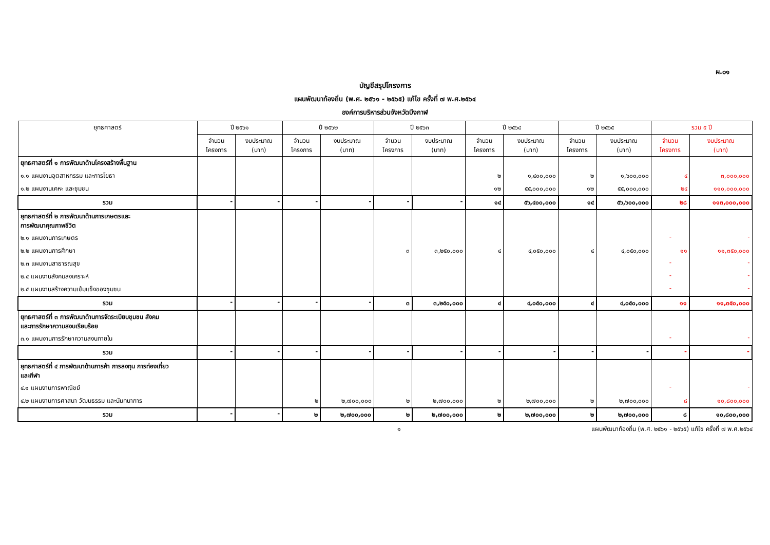ผ.๐๑
บัญชีสรุปโครงการ
แผนพัฒนาท้องถิ่น (พ.ศ. ๒๕๖๑ - ๒๕๖๕) แก้ไข ครั้งที่ ๗ พ.ศ.๒๕๖๔
องค์การบริหารส่วนจังหวัดบึงกาฬ
| ยุทธศาสตร์ | ปี ๒๕๖๑ | | ปี ๒๕๖๒ | | ปี ๒๕๖๓ | | ปี ๒๕๖๔ | | ปี ๒๕๖๕ | | รวม ๕ ปี | |
| --- | --- | --- | --- | --- | --- | --- | --- | --- | --- | --- | --- | --- |
| | จำนวน โครงการ | งบประมาณ (บาท) | จำนวน โครงการ | งบประมาณ (บาท) | จำนวน โครงการ | งบประมาณ (บาท) | จำนวน โครงการ | งบประมาณ (บาท) | จำนวน โครงการ | งบประมาณ (บาท) | จำนวน โครงการ | งบประมาณ (บาท) |
| ยุทธศาสตร์ที่ ๑ การพัฒนาด้านโครงสร้างพื้นฐาน | | | | | | | | | | | | |
| ๑.๑ แผนงานอุตสาหกรรม และการโยธา | | | | | | | ๒ | ๑,๔๐๐,๐๐๐ | ๒ | ๑,๖๐๐,๐๐๐ | ๔ | ๓,๐๐๐,๐๐๐ |
| ๑.๒ แผนงานเคหะ และชุมชน | | | | | | | ๑๒ | ๕๕,๐๐๐,๐๐๐ | ๑๒ | ๕๕,๐๐๐,๐๐๐ | ๒๔ | ๑๑๐,๐๐๐,๐๐๐ |
| รวม | - | - | - | - | - | - | ๑๔ | ๕๖,๔๐๐,๐๐๐ | ๑๔ | ๕๖,๖๐๐,๐๐๐ | ๒๘ | ๑๑๓,๐๐๐,๐๐๐ |
| ยุทธศาสตร์ที่ ๒ การพัฒนาด้านการเกษตรและ การพัฒนาคุณภาพชีวิต | | | | | | | | | | | | |
| ๒.๑ แผนงานการเกษตร | | | | | | | | | | | - | - |
| ๒.๒ แผนงานการศึกษา | | | | | ๓ | ๓,๒๕๐,๐๐๐ | ๔ | ๔,๐๕๐,๐๐๐ | ๔ | ๔,๐๕๐,๐๐๐ | ๑๑ | ๑๑,๓๕๐,๐๐๐ |
| ๒.๓ แผนงานสาธารณสุข | | | | | | | | | | | - | - |
| ๒.๔ แผนงานสังคมสงเคราะห์ | | | | | | | | | | | - | - |
| ๒.๕ แผนงานสร้างความเข้มแข็งของชุมชน | | | | | | | | | | | - | - |
| รวม | - | - | - | - | ๓ | ๓,๒๕๐,๐๐๐ | ๔ | ๔,๐๕๐,๐๐๐ | ๔ | ๔,๐๕๐,๐๐๐ | ๑๑ | ๑๑,๓๕๐,๐๐๐ |
| ยุทธศาสตร์ที่ ๓ การพัฒนาด้านการจัดระเบียบชุมชน สังคม และการรักษาความสงบเรียบร้อย | | | | | | | | | | | | |
| ๓.๑ แผนงานการรักษาความสงบภายใน | | | | | | | | | | | - | - |
| รวม | - | - | - | - | - | - | - | - | - | - | - | - |
| ยุทธศาสตร์ที่ ๔ การพัฒนาด้านการค้า การลงทุน การท่องเที่ยว และกีฬา | | | | | | | | | | | | |
| ๔.๑ แผนงานการพาณิชย์ | | | | | | | | | | | - | - |
| ๔.๒ แผนงานการศาสนา วัฒนธรรม และนันทนาการ | | | ๒ | ๒,๗๐๐,๐๐๐ | ๒ | ๒,๗๐๐,๐๐๐ | ๒ | ๒,๗๐๐,๐๐๐ | ๒ | ๒,๗๐๐,๐๐๐ | ๘ | ๑๐,๘๐๐,๐๐๐ |
| รวม | - | - | ๒ | ๒,๗๐๐,๐๐๐ | ๒ | ๒,๗๐๐,๐๐๐ | ๒ | ๒,๗๐๐,๐๐๐ | ๒ | ๒,๗๐๐,๐๐๐ | ๘ | ๑๐,๘๐๐,๐๐๐ |
๑ แผนพัฒนาท้องถิ่น (พ.ศ. ๒๕๖๑ - ๒๕๖๕) แก้ไข ครั้งที่ ๗ พ.ศ.๒๕๖๔